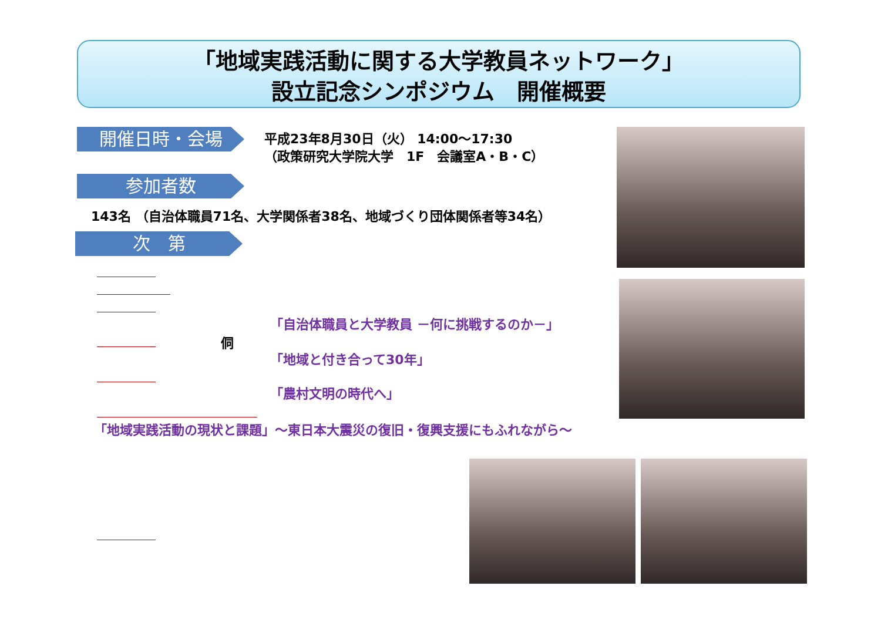「地域実践活動に関する大学教員ネットワーク」
設立記念シンポジウム　開催概要
開催日時・会場
平成23年8月30日（火） 14:00～17:30
（政策研究大学院大学　1F　会議室A・B・C）
参加者数
143名 （自治体職員71名、大学関係者38名、地域づくり団体関係者等34名）
次　第
「自治体職員と大学教員 －何に挑戦するのか－」
侗
「地域と付き合って30年」
「農村文明の時代へ」
「地域実践活動の現状と課題」～東日本大震災の復旧・復興支援にもふれながら～